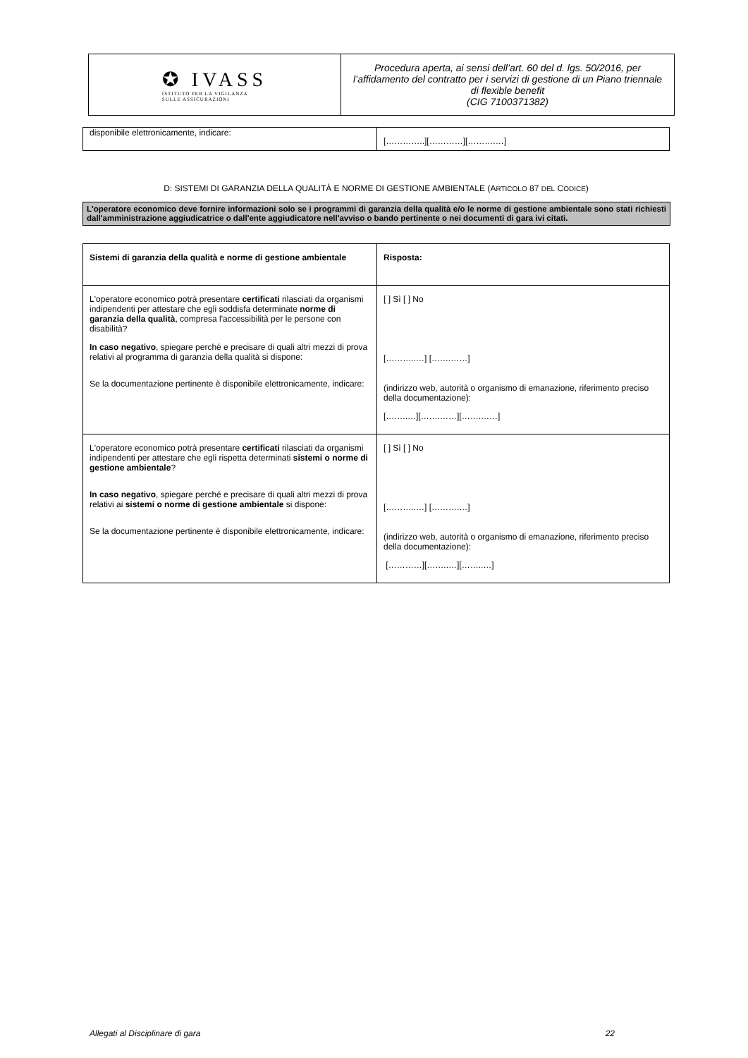✪ IVASS
ISTITUTO PER LA VIGILANZA
SULLE ASSICURAZIONI
Procedura aperta, ai sensi dell’art. 60 del d. lgs. 50/2016, per l’affidamento del contratto per i servizi di gestione di un Piano triennale di flexible benefit
(CIG 7100371382)
| disponibile elettronicamente, indicare: | […………..][…………][……….…] |
D: SISTEMI DI GARANZIA DELLA QUALITÀ E NORME DI GESTIONE AMBIENTALE (ARTICOLO 87 DEL CODICE)
L'operatore economico deve fornire informazioni solo se i programmi di garanzia della qualità e/o le norme di gestione ambientale sono stati richiesti dall'amministrazione aggiudicatrice o dall'ente aggiudicatore nell'avviso o bando pertinente o nei documenti di gara ivi citati.
| Sistemi di garanzia della qualità e norme di gestione ambientale | Risposta: |
| L'operatore economico potrà presentare certificati rilasciati da organismi indipendenti per attestare che egli soddisfa determinate norme di garanzia della qualità , compresa l'accessibilità per le persone con disabilità? In caso negativo , spiegare perché e precisare di quali altri mezzi di prova relativi al programma di garanzia della qualità si dispone: Se la documentazione pertinente è disponibile elettronicamente, indicare: | [ ] Sì [ ] No [………..…] […….……] (indirizzo web, autorità o organismo di emanazione, riferimento preciso della documentazione): [……..…][…….……][…….……] |
| L'operatore economico potrà presentare certificati rilasciati da organismi indipendenti per attestare che egli rispetta determinati sistemi o norme di gestione ambientale ? In caso negativo , spiegare perché e precisare di quali altri mezzi di prova relativi ai sistemi o norme di gestione ambientale si dispone: Se la documentazione pertinente è disponibile elettronicamente, indicare: | [ ] Sì [ ] No [………..…] [……….…] (indirizzo web, autorità o organismo di emanazione, riferimento preciso della documentazione): […………][……..…][……..…] |
Allegati al Disciplinare di gara 22